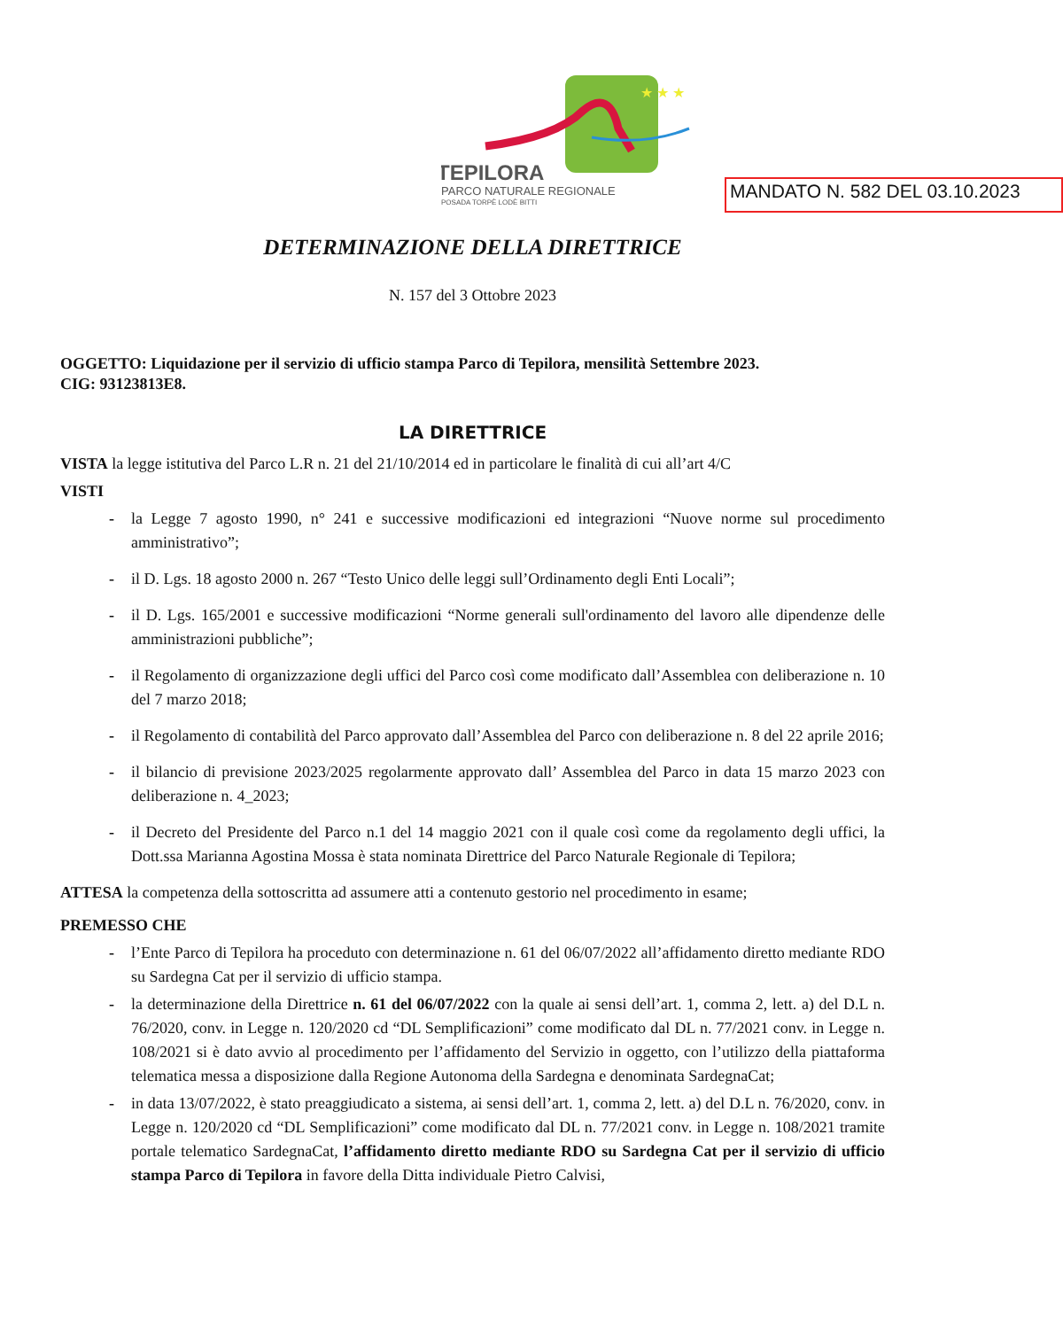★ ★ ★
TEPILORA
PARCO NATURALE REGIONALE
POSADA TORPÈ LODÈ BITTI
MANDATO N. 582 DEL 03.10.2023
DETERMINAZIONE DELLA DIRETTRICE
N. 157 del 3 Ottobre 2023
OGGETTO: Liquidazione per il servizio di ufficio stampa Parco di Tepilora, mensilità Settembre 2023.
CIG: 93123813E8.
LA DIRETTRICE
VISTA la legge istitutiva del Parco L.R n. 21 del 21/10/2014 ed in particolare le finalità di cui all’art 4/C
VISTI
- la Legge 7 agosto 1990, n° 241 e successive modificazioni ed integrazioni “Nuove norme sul procedimento amministrativo”;
- il D. Lgs. 18 agosto 2000 n. 267 “Testo Unico delle leggi sull’Ordinamento degli Enti Locali”;
- il D. Lgs. 165/2001 e successive modificazioni “Norme generali sull'ordinamento del lavoro alle dipendenze delle amministrazioni pubbliche”;
- il Regolamento di organizzazione degli uffici del Parco così come modificato dall’Assemblea con deliberazione n. 10 del 7 marzo 2018;
- il Regolamento di contabilità del Parco approvato dall’Assemblea del Parco con deliberazione n. 8 del 22 aprile 2016;
- il bilancio di previsione 2023/2025 regolarmente approvato dall’ Assemblea del Parco in data 15 marzo 2023 con deliberazione n. 4_2023;
- il Decreto del Presidente del Parco n.1 del 14 maggio 2021 con il quale così come da regolamento degli uffici, la Dott.ssa Marianna Agostina Mossa è stata nominata Direttrice del Parco Naturale Regionale di Tepilora;
ATTESA la competenza della sottoscritta ad assumere atti a contenuto gestorio nel procedimento in esame;
PREMESSO CHE
- l’Ente Parco di Tepilora ha proceduto con determinazione n. 61 del 06/07/2022 all’affidamento diretto mediante RDO su Sardegna Cat per il servizio di ufficio stampa.
- la determinazione della Direttrice n. 61 del 06/07/2022 con la quale ai sensi dell’art. 1, comma 2, lett. a) del D.L n. 76/2020, conv. in Legge n. 120/2020 cd “DL Semplificazioni” come modificato dal DL n. 77/2021 conv. in Legge n. 108/2021 si è dato avvio al procedimento per l’affidamento del Servizio in oggetto, con l’utilizzo della piattaforma telematica messa a disposizione dalla Regione Autonoma della Sardegna e denominata SardegnaCat;
- in data 13/07/2022, è stato preaggiudicato a sistema, ai sensi dell’art. 1, comma 2, lett. a) del D.L n. 76/2020, conv. in Legge n. 120/2020 cd “DL Semplificazioni” come modificato dal DL n. 77/2021 conv. in Legge n. 108/2021 tramite portale telematico SardegnaCat, l’affidamento diretto mediante RDO su Sardegna Cat per il servizio di ufficio stampa Parco di Tepilora in favore della Ditta individuale Pietro Calvisi,